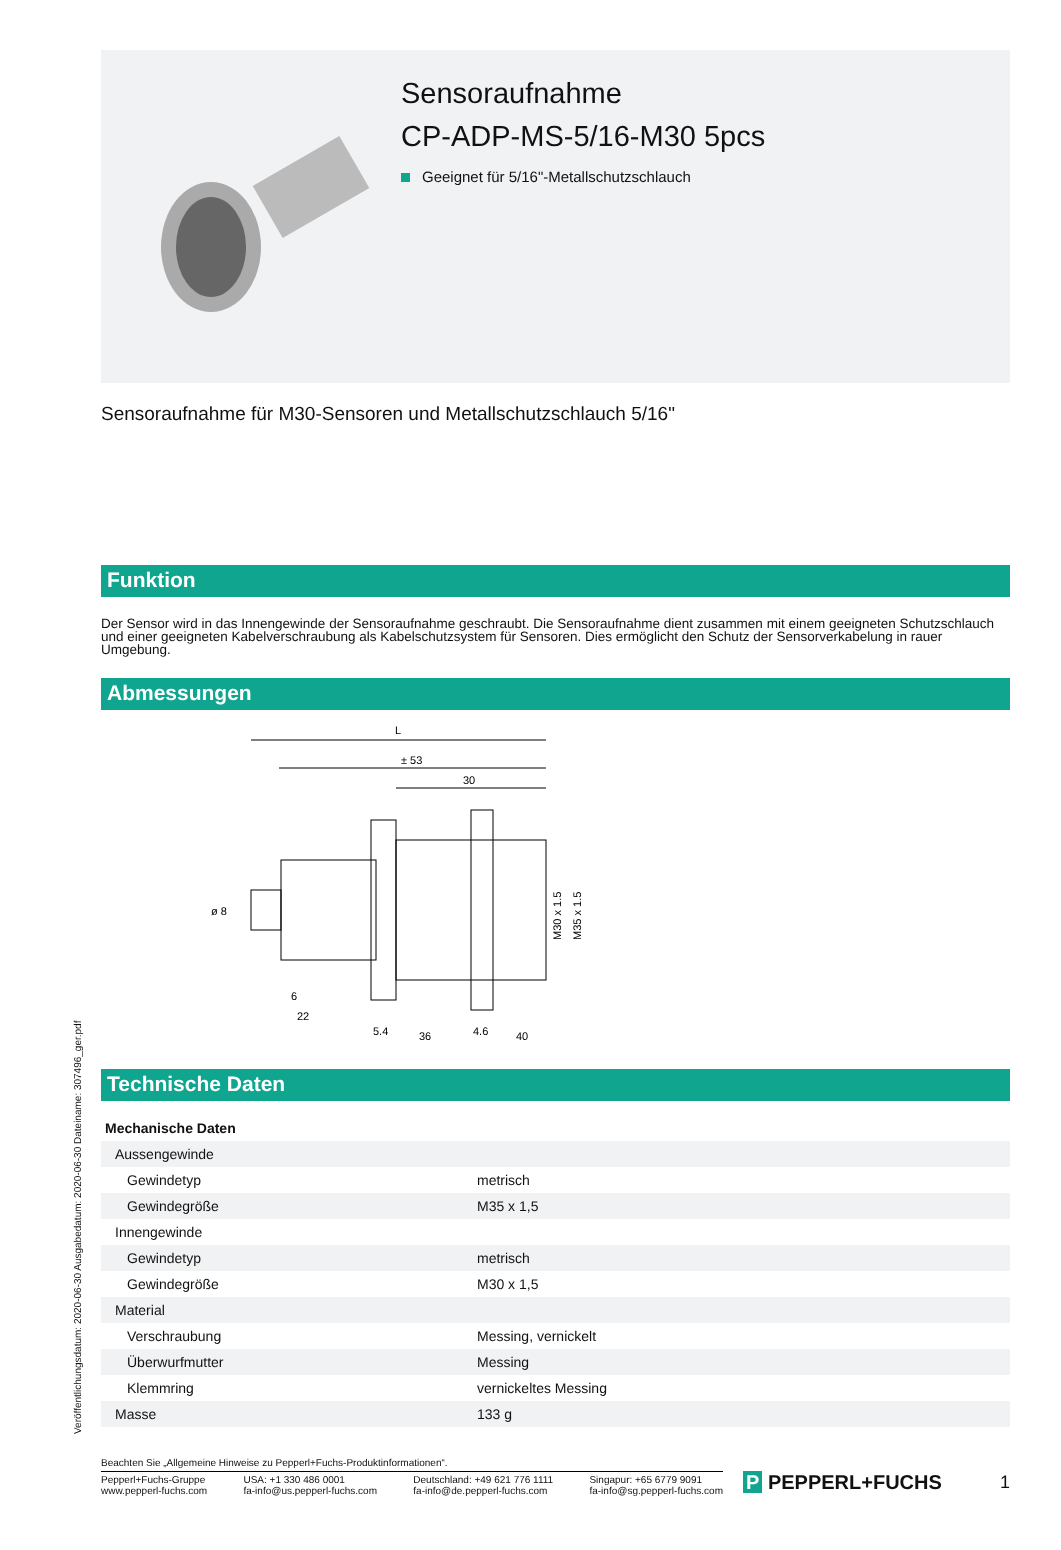Veröffentlichungsdatum: 2020-06-30 Ausgabedatum: 2020-06-30 Dateiname: 307496_ger.pdf
Sensoraufnahme
CP-ADP-MS-5/16-M30 5pcs
Geeignet für 5/16"-Metallschutzschlauch
Sensoraufnahme für M30-Sensoren und Metallschutzschlauch 5/16"
Funktion
Der Sensor wird in das Innengewinde der Sensoraufnahme geschraubt. Die Sensoraufnahme dient zusammen mit einem geeigneten Schutzschlauch und einer geeigneten Kabelverschraubung als Kabelschutzsystem für Sensoren. Dies ermöglicht den Schutz der Sensorverkabelung in rauer Umgebung.
Abmessungen
L
± 53
30
ø 8
M30 x 1.5
M35 x 1.5
6
22
5.4
36
4.6
40
Technische Daten
| Mechanische Daten | | |
| Aussengewinde | | |
| Gewindetyp | | metrisch |
| Gewindegröße | | M35 x 1,5 |
| Innengewinde | | |
| Gewindetyp | | metrisch |
| Gewindegröße | | M30 x 1,5 |
| Material | | |
| Verschraubung | | Messing, vernickelt |
| Überwurfmutter | | Messing |
| Klemmring | | vernickeltes Messing |
| Masse | | 133 g |
Beachten Sie „Allgemeine Hinweise zu Pepperl+Fuchs-Produktinformationen“.
Pepperl+Fuchs-Gruppe
www.pepperl-fuchs.com
USA: +1 330 486 0001
fa-info@us.pepperl-fuchs.com
Deutschland: +49 621 776 1111
fa-info@de.pepperl-fuchs.com
Singapur: +65 6779 9091
fa-info@sg.pepperl-fuchs.com
P PEPPERL+FUCHS 1